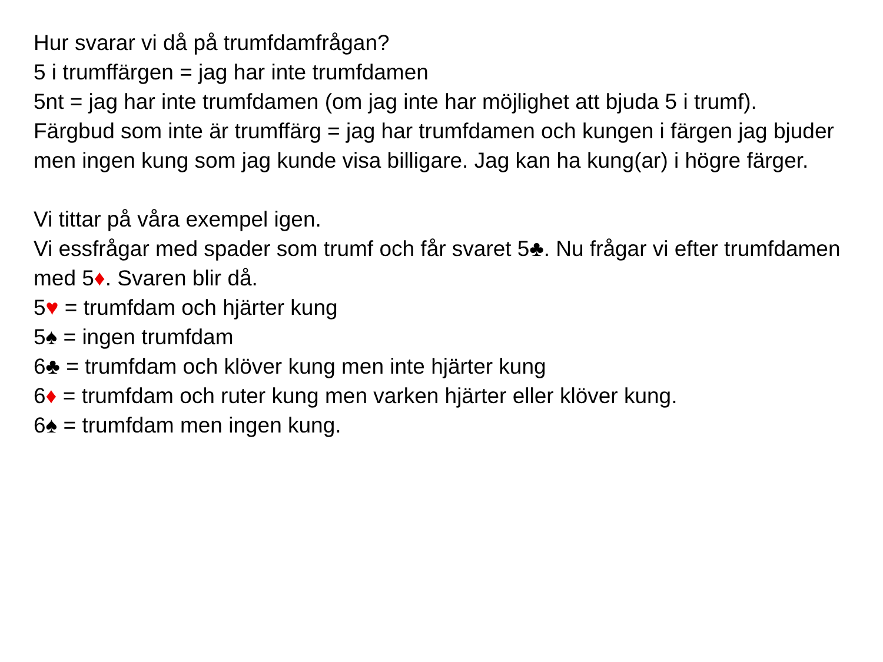Hur svarar vi då på trumfdamfrågan?
5 i trumffärgen = jag har inte trumfdamen
5nt = jag har inte trumfdamen (om jag inte har möjlighet att bjuda 5 i trumf).
Färgbud som inte är trumffärg = jag har trumfdamen och kungen i färgen jag bjuder men ingen kung som jag kunde visa billigare. Jag kan ha kung(ar) i högre färger.
Vi tittar på våra exempel igen.
Vi essfrågar med spader som trumf och får svaret 5♣. Nu frågar vi efter trumfdamen med 5♦. Svaren blir då.
5♥ = trumfdam och hjärter kung
5♠ = ingen trumfdam
6♣ = trumfdam och klöver kung men inte hjärter kung
6♦ = trumfdam och ruter kung men varken hjärter eller klöver kung.
6♠ = trumfdam men ingen kung.